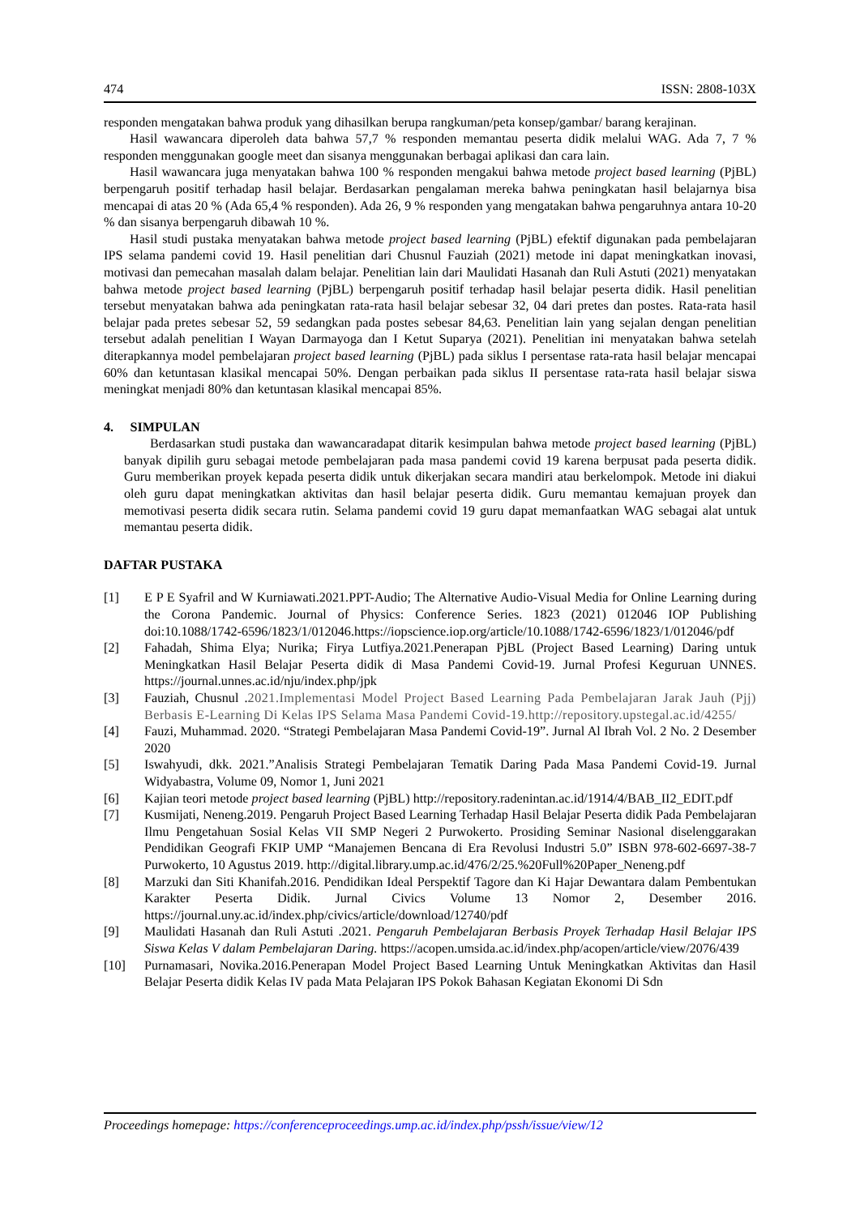474 ISSN: 2808-103X
responden mengatakan bahwa produk yang dihasilkan berupa rangkuman/peta konsep/gambar/ barang kerajinan.
Hasil wawancara diperoleh data bahwa 57,7 % responden memantau peserta didik melalui WAG. Ada 7, 7 % responden menggunakan google meet dan sisanya menggunakan berbagai aplikasi dan cara lain.
Hasil wawancara juga menyatakan bahwa 100 % responden mengakui bahwa metode project based learning (PjBL) berpengaruh positif terhadap hasil belajar. Berdasarkan pengalaman mereka bahwa peningkatan hasil belajarnya bisa mencapai di atas 20 % (Ada 65,4 % responden). Ada 26, 9 % responden yang mengatakan bahwa pengaruhnya antara 10-20 % dan sisanya berpengaruh dibawah 10 %.
Hasil studi pustaka menyatakan bahwa metode project based learning (PjBL) efektif digunakan pada pembelajaran IPS selama pandemi covid 19. Hasil penelitian dari Chusnul Fauziah (2021) metode ini dapat meningkatkan inovasi, motivasi dan pemecahan masalah dalam belajar. Penelitian lain dari Maulidati Hasanah dan Ruli Astuti (2021) menyatakan bahwa metode project based learning (PjBL) berpengaruh positif terhadap hasil belajar peserta didik. Hasil penelitian tersebut menyatakan bahwa ada peningkatan rata-rata hasil belajar sebesar 32, 04 dari pretes dan postes. Rata-rata hasil belajar pada pretes sebesar 52, 59 sedangkan pada postes sebesar 84,63. Penelitian lain yang sejalan dengan penelitian tersebut adalah penelitian I Wayan Darmayoga dan I Ketut Suparya (2021). Penelitian ini menyatakan bahwa setelah diterapkannya model pembelajaran project based learning (PjBL) pada siklus I persentase rata-rata hasil belajar mencapai 60% dan ketuntasan klasikal mencapai 50%. Dengan perbaikan pada siklus II persentase rata-rata hasil belajar siswa meningkat menjadi 80% dan ketuntasan klasikal mencapai 85%.
4. SIMPULAN
Berdasarkan studi pustaka dan wawancaradapat ditarik kesimpulan bahwa metode project based learning (PjBL) banyak dipilih guru sebagai metode pembelajaran pada masa pandemi covid 19 karena berpusat pada peserta didik. Guru memberikan proyek kepada peserta didik untuk dikerjakan secara mandiri atau berkelompok. Metode ini diakui oleh guru dapat meningkatkan aktivitas dan hasil belajar peserta didik. Guru memantau kemajuan proyek dan memotivasi peserta didik secara rutin. Selama pandemi covid 19 guru dapat memanfaatkan WAG sebagai alat untuk memantau peserta didik.
DAFTAR PUSTAKA
[1] E P E Syafril and W Kurniawati.2021.PPT-Audio; The Alternative Audio-Visual Media for Online Learning during the Corona Pandemic. Journal of Physics: Conference Series. 1823 (2021) 012046 IOP Publishing doi:10.1088/1742-6596/1823/1/012046.https://iopscience.iop.org/article/10.1088/1742-6596/1823/1/012046/pdf
[2] Fahadah, Shima Elya; Nurika; Firya Lutfiya.2021.Penerapan PjBL (Project Based Learning) Daring untuk Meningkatkan Hasil Belajar Peserta didik di Masa Pandemi Covid-19. Jurnal Profesi Keguruan UNNES. https://journal.unnes.ac.id/nju/index.php/jpk
[3] Fauziah, Chusnul .2021.Implementasi Model Project Based Learning Pada Pembelajaran Jarak Jauh (Pjj) Berbasis E-Learning Di Kelas IPS Selama Masa Pandemi Covid-19.http://repository.upstegal.ac.id/4255/
[4] Fauzi, Muhammad. 2020. “Strategi Pembelajaran Masa Pandemi Covid-19”. Jurnal Al Ibrah Vol. 2 No. 2 Desember 2020
[5] Iswahyudi, dkk. 2021.”Analisis Strategi Pembelajaran Tematik Daring Pada Masa Pandemi Covid-19. Jurnal Widyabastra, Volume 09, Nomor 1, Juni 2021
[6] Kajian teori metode project based learning (PjBL) http://repository.radenintan.ac.id/1914/4/BAB_II2_EDIT.pdf
[7] Kusmijati, Neneng.2019. Pengaruh Project Based Learning Terhadap Hasil Belajar Peserta didik Pada Pembelajaran Ilmu Pengetahuan Sosial Kelas VII SMP Negeri 2 Purwokerto. Prosiding Seminar Nasional diselenggarakan Pendidikan Geografi FKIP UMP “Manajemen Bencana di Era Revolusi Industri 5.0” ISBN 978-602-6697-38-7 Purwokerto, 10 Agustus 2019. http://digital.library.ump.ac.id/476/2/25.%20Full%20Paper_Neneng.pdf
[8] Marzuki dan Siti Khanifah.2016. Pendidikan Ideal Perspektif Tagore dan Ki Hajar Dewantara dalam Pembentukan Karakter Peserta Didik. Jurnal Civics Volume 13 Nomor 2, Desember 2016. https://journal.uny.ac.id/index.php/civics/article/download/12740/pdf
[9] Maulidati Hasanah dan Ruli Astuti .2021. Pengaruh Pembelajaran Berbasis Proyek Terhadap Hasil Belajar IPS Siswa Kelas V dalam Pembelajaran Daring. https://acopen.umsida.ac.id/index.php/acopen/article/view/2076/439
[10] Purnamasari, Novika.2016.Penerapan Model Project Based Learning Untuk Meningkatkan Aktivitas dan Hasil Belajar Peserta didik Kelas IV pada Mata Pelajaran IPS Pokok Bahasan Kegiatan Ekonomi Di Sdn
Proceedings homepage: https://conferenceproceedings.ump.ac.id/index.php/pssh/issue/view/12